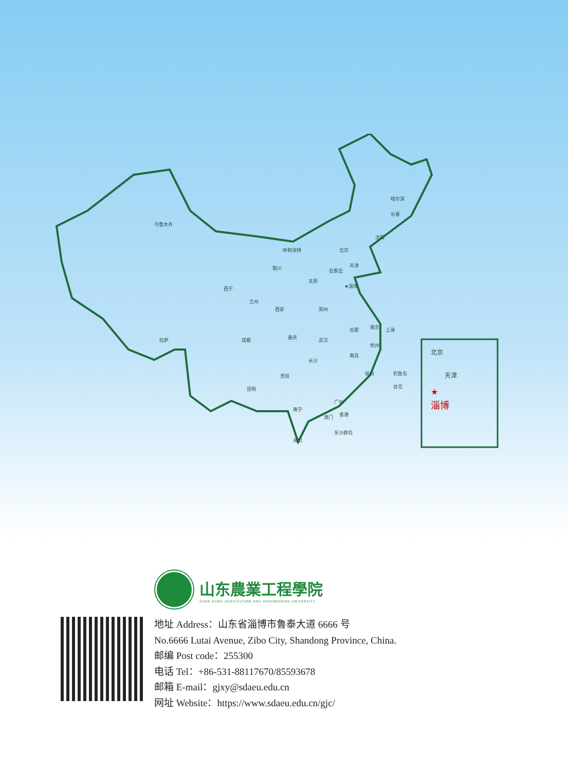乌鲁木齐
哈尔滨
长春
沈阳
呼和浩特
北京
天津
石家庄
银川
太原
★淄博
西宁
兰州
西安
郑州
合肥
南京
上海
杭州
拉萨
成都
重庆
武汉
南昌
长沙
贵阳
福州
钓鱼岛
台北
昆明
广州
南宁
香港
澳门
东沙群岛
海口
北京
天津
★
淄博
山东農業工程學院
SHAN DONG AGRICULTURE AND ENGINEERING UNIVERSITY
地址 Address：山东省淄博市鲁泰大道 6666 号
No.6666 Lutai Avenue, Zibo City, Shandong Province, China.
邮编 Post code：255300
电话 Tel：+86-531-88117670/85593678
邮箱 E-mail：gjxy@sdaeu.edu.cn
网址 Website：https://www.sdaeu.edu.cn/gjc/